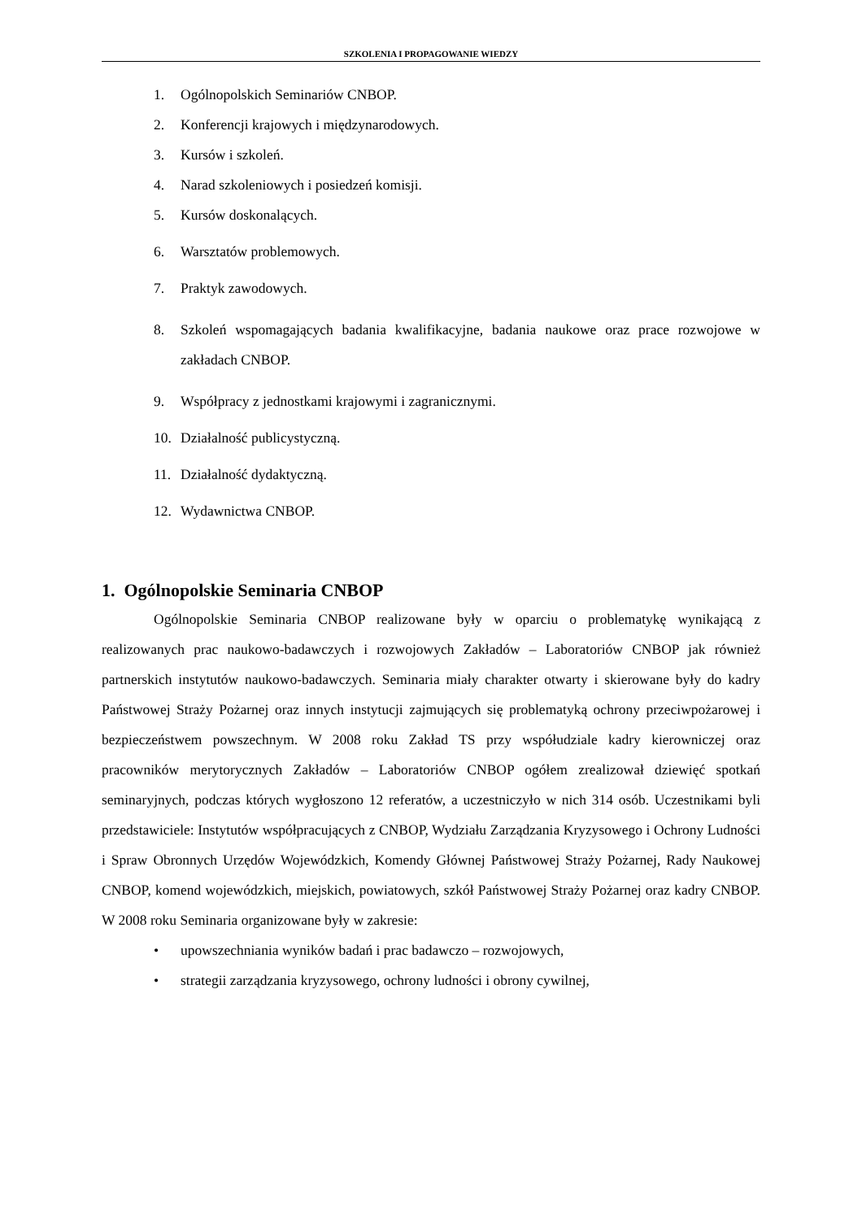SZKOLENIA I PROPAGOWANIE WIEDZY
1. Ogólnopolskich Seminariów CNBOP.
2. Konferencji krajowych i międzynarodowych.
3. Kursów i szkoleń.
4. Narad szkoleniowych i posiedzeń komisji.
5. Kursów doskonalących.
6. Warsztatów problemowych.
7. Praktyk zawodowych.
8. Szkoleń wspomagających badania kwalifikacyjne, badania naukowe oraz prace rozwojowe w zakładach CNBOP.
9. Współpracy z jednostkami krajowymi i zagranicznymi.
10. Działalność publicystyczną.
11. Działalność dydaktyczną.
12. Wydawnictwa CNBOP.
1. Ogólnopolskie Seminaria CNBOP
Ogólnopolskie Seminaria CNBOP realizowane były w oparciu o problematykę wynikającą z realizowanych prac naukowo-badawczych i rozwojowych Zakładów – Laboratoriów CNBOP jak również partnerskich instytutów naukowo-badawczych. Seminaria miały charakter otwarty i skierowane były do kadry Państwowej Straży Pożarnej oraz innych instytucji zajmujących się problematyką ochrony przeciwpożarowej i bezpieczeństwem powszechnym. W 2008 roku Zakład TS przy współudziale kadry kierowniczej oraz pracowników merytorycznych Zakładów – Laboratoriów CNBOP ogółem zrealizował dziewięć spotkań seminaryjnych, podczas których wygłoszono 12 referatów, a uczestniczyło w nich 314 osób. Uczestnikami byli przedstawiciele: Instytutów współpracujących z CNBOP, Wydziału Zarządzania Kryzysowego i Ochrony Ludności i Spraw Obronnych Urzędów Wojewódzkich, Komendy Głównej Państwowej Straży Pożarnej, Rady Naukowej CNBOP, komend wojewódzkich, miejskich, powiatowych, szkół Państwowej Straży Pożarnej oraz kadry CNBOP. W 2008 roku Seminaria organizowane były w zakresie:
• upowszechniania wyników badań i prac badawczo – rozwojowych,
• strategii zarządzania kryzysowego, ochrony ludności i obrony cywilnej,